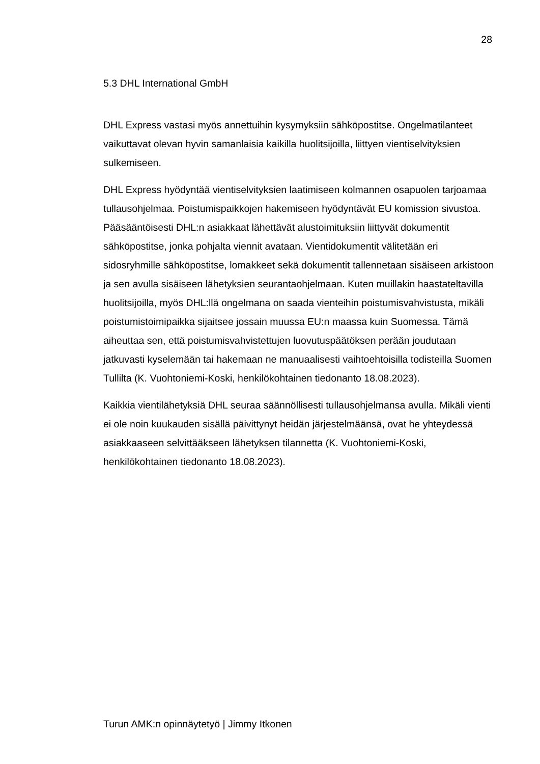28
5.3 DHL International GmbH
DHL Express vastasi myös annettuihin kysymyksiin sähköpostitse. Ongelmatilanteet vaikuttavat olevan hyvin samanlaisia kaikilla huolitsijoilla, liittyen vientiselvityksien sulkemiseen.
DHL Express hyödyntää vientiselvityksien laatimiseen kolmannen osapuolen tarjoamaa tullausohjelmaa. Poistumispaikkojen hakemiseen hyödyntävät EU komission sivustoa. Pääsääntöisesti DHL:n asiakkaat lähettävät alustoimituksiin liittyvät dokumentit sähköpostitse, jonka pohjalta viennit avataan. Vientidokumentit välitetään eri sidosryhmille sähköpostitse, lomakkeet sekä dokumentit tallennetaan sisäiseen arkistoon ja sen avulla sisäiseen lähetyksien seurantaohjelmaan. Kuten muillakin haastateltavilla huolitsijoilla, myös DHL:llä ongelmana on saada vienteihin poistumisvahvistusta, mikäli poistumistoimipaikka sijaitsee jossain muussa EU:n maassa kuin Suomessa. Tämä aiheuttaa sen, että poistumisvahvistettujen luovutuspäätöksen perään joudutaan jatkuvasti kyselemään tai hakemaan ne manuaalisesti vaihtoehtoisilla todisteilla Suomen Tullilta (K. Vuohtoniemi-Koski, henkilökohtainen tiedonanto 18.08.2023).
Kaikkia vientilähetyksiä DHL seuraa säännöllisesti tullausohjelmansa avulla. Mikäli vienti ei ole noin kuukauden sisällä päivittynyt heidän järjestelmäänsä, ovat he yhteydessä asiakkaaseen selvittääkseen lähetyksen tilannetta (K. Vuohtoniemi-Koski, henkilökohtainen tiedonanto 18.08.2023).
Turun AMK:n opinnäytetyö | Jimmy Itkonen